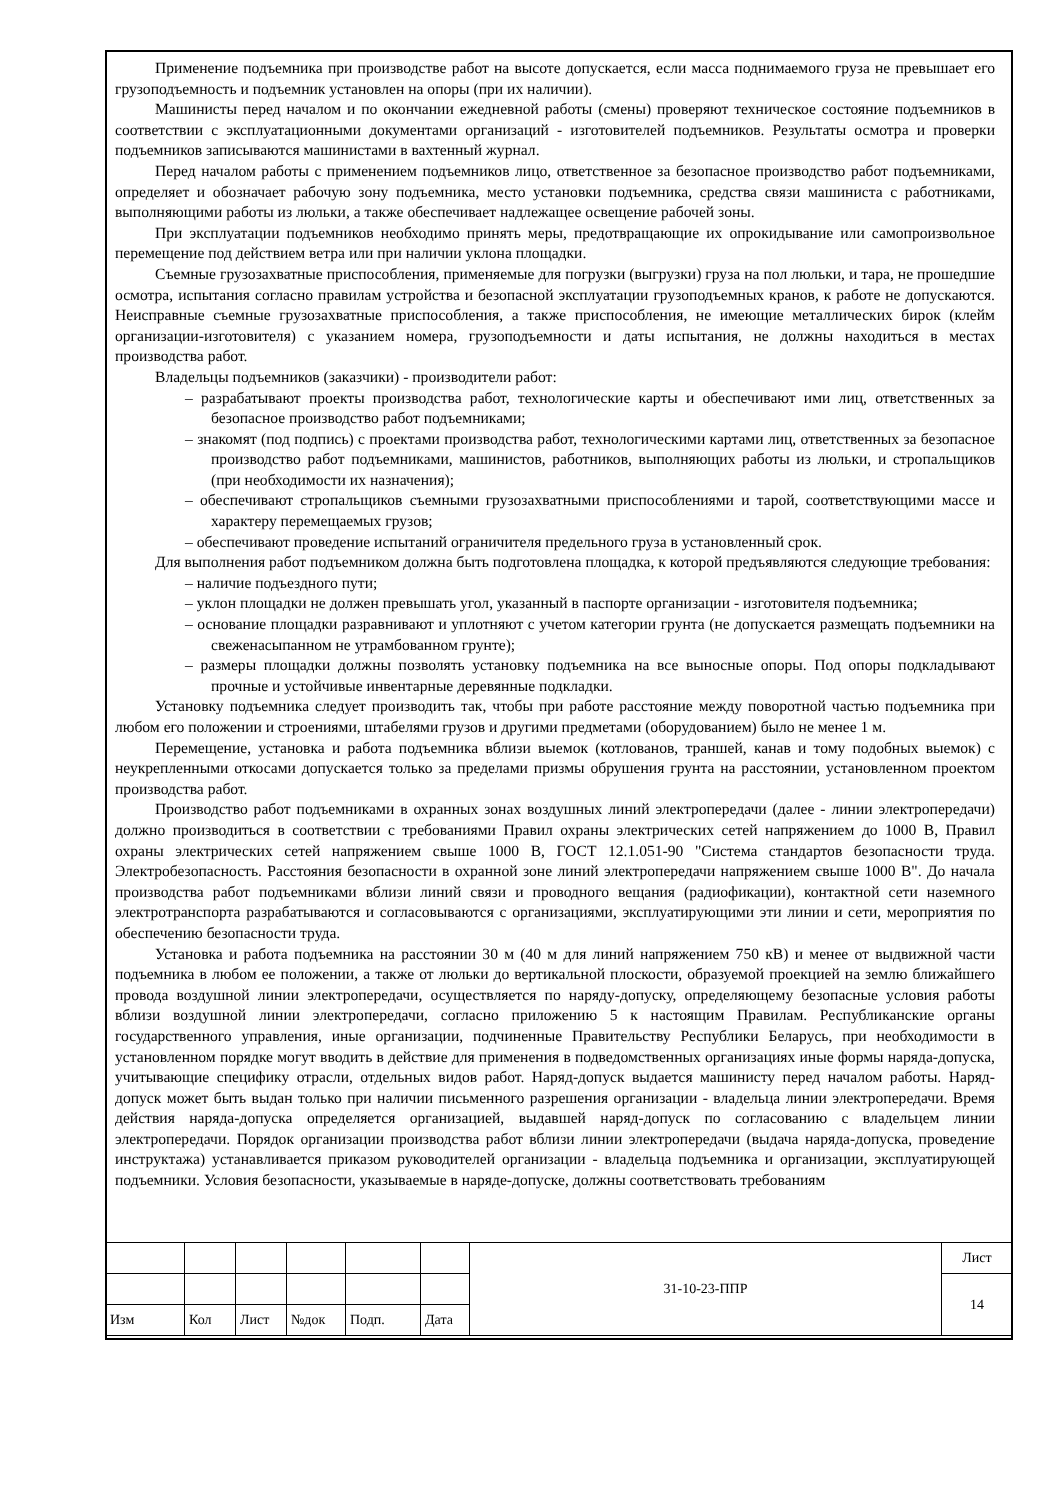Применение подъемника при производстве работ на высоте допускается, если масса поднимаемого груза не превышает его грузоподъемность и подъемник установлен на опоры (при их наличии).
Машинисты перед началом и по окончании ежедневной работы (смены) проверяют техническое состояние подъемников в соответствии с эксплуатационными документами организаций - изготовителей подъемников. Результаты осмотра и проверки подъемников записываются машинистами в вахтенный журнал.
Перед началом работы с применением подъемников лицо, ответственное за безопасное производство работ подъемниками, определяет и обозначает рабочую зону подъемника, место установки подъемника, средства связи машиниста с работниками, выполняющими работы из люльки, а также обеспечивает надлежащее освещение рабочей зоны.
При эксплуатации подъемников необходимо принять меры, предотвращающие их опрокидывание или самопроизвольное перемещение под действием ветра или при наличии уклона площадки.
Съемные грузозахватные приспособления, применяемые для погрузки (выгрузки) груза на пол люльки, и тара, не прошедшие осмотра, испытания согласно правилам устройства и безопасной эксплуатации грузоподъемных кранов, к работе не допускаются. Неисправные съемные грузозахватные приспособления, а также приспособления, не имеющие металлических бирок (клейм организации-изготовителя) с указанием номера, грузоподъемности и даты испытания, не должны находиться в местах производства работ.
Владельцы подъемников (заказчики) - производители работ:
– разрабатывают проекты производства работ, технологические карты и обеспечивают ими лиц, ответственных за безопасное производство работ подъемниками;
– знакомят (под подпись) с проектами производства работ, технологическими картами лиц, ответственных за безопасное производство работ подъемниками, машинистов, работников, выполняющих работы из люльки, и стропальщиков (при необходимости их назначения);
– обеспечивают стропальщиков съемными грузозахватными приспособлениями и тарой, соответствующими массе и характеру перемещаемых грузов;
– обеспечивают проведение испытаний ограничителя предельного груза в установленный срок.
Для выполнения работ подъемником должна быть подготовлена площадка, к которой предъявляются следующие требования:
– наличие подъездного пути;
– уклон площадки не должен превышать угол, указанный в паспорте организации - изготовителя подъемника;
– основание площадки разравнивают и уплотняют с учетом категории грунта (не допускается размещать подъемники на свеженасыпанном не утрамбованном грунте);
– размеры площадки должны позволять установку подъемника на все выносные опоры. Под опоры подкладывают прочные и устойчивые инвентарные деревянные подкладки.
Установку подъемника следует производить так, чтобы при работе расстояние между поворотной частью подъемника при любом его положении и строениями, штабелями грузов и другими предметами (оборудованием) было не менее 1 м.
Перемещение, установка и работа подъемника вблизи выемок (котлованов, траншей, канав и тому подобных выемок) с неукрепленными откосами допускается только за пределами призмы обрушения грунта на расстоянии, установленном проектом производства работ.
Производство работ подъемниками в охранных зонах воздушных линий электропередачи (далее - линии электропередачи) должно производиться в соответствии с требованиями Правил охраны электрических сетей напряжением до 1000 В, Правил охраны электрических сетей напряжением свыше 1000 В, ГОСТ 12.1.051-90 "Система стандартов безопасности труда. Электробезопасность. Расстояния безопасности в охранной зоне линий электропередачи напряжением свыше 1000 В". До начала производства работ подъемниками вблизи линий связи и проводного вещания (радиофикации), контактной сети наземного электротранспорта разрабатываются и согласовываются с организациями, эксплуатирующими эти линии и сети, мероприятия по обеспечению безопасности труда.
Установка и работа подъемника на расстоянии 30 м (40 м для линий напряжением 750 кВ) и менее от выдвижной части подъемника в любом ее положении, а также от люльки до вертикальной плоскости, образуемой проекцией на землю ближайшего провода воздушной линии электропередачи, осуществляется по наряду-допуску, определяющему безопасные условия работы вблизи воздушной линии электропередачи, согласно приложению 5 к настоящим Правилам. Республиканские органы государственного управления, иные организации, подчиненные Правительству Республики Беларусь, при необходимости в установленном порядке могут вводить в действие для применения в подведомственных организациях иные формы наряда-допуска, учитывающие специфику отрасли, отдельных видов работ. Наряд-допуск выдается машинисту перед началом работы. Наряд-допуск может быть выдан только при наличии письменного разрешения организации - владельца линии электропередачи. Время действия наряда-допуска определяется организацией, выдавшей наряд-допуск по согласованию с владельцем линии электропередачи. Порядок организации производства работ вблизи линии электропередачи (выдача наряда-допуска, проведение инструктажа) устанавливается приказом руководителей организации - владельца подъемника и организации, эксплуатирующей подъемники. Условия безопасности, указываемые в наряде-допуске, должны соответствовать требованиям
| | | | | | | 31-10-23-ППР | Лист |
| | | | | | | | 14 |
| Изм | Кол | Лист | №док | Подп. | Дата | | |